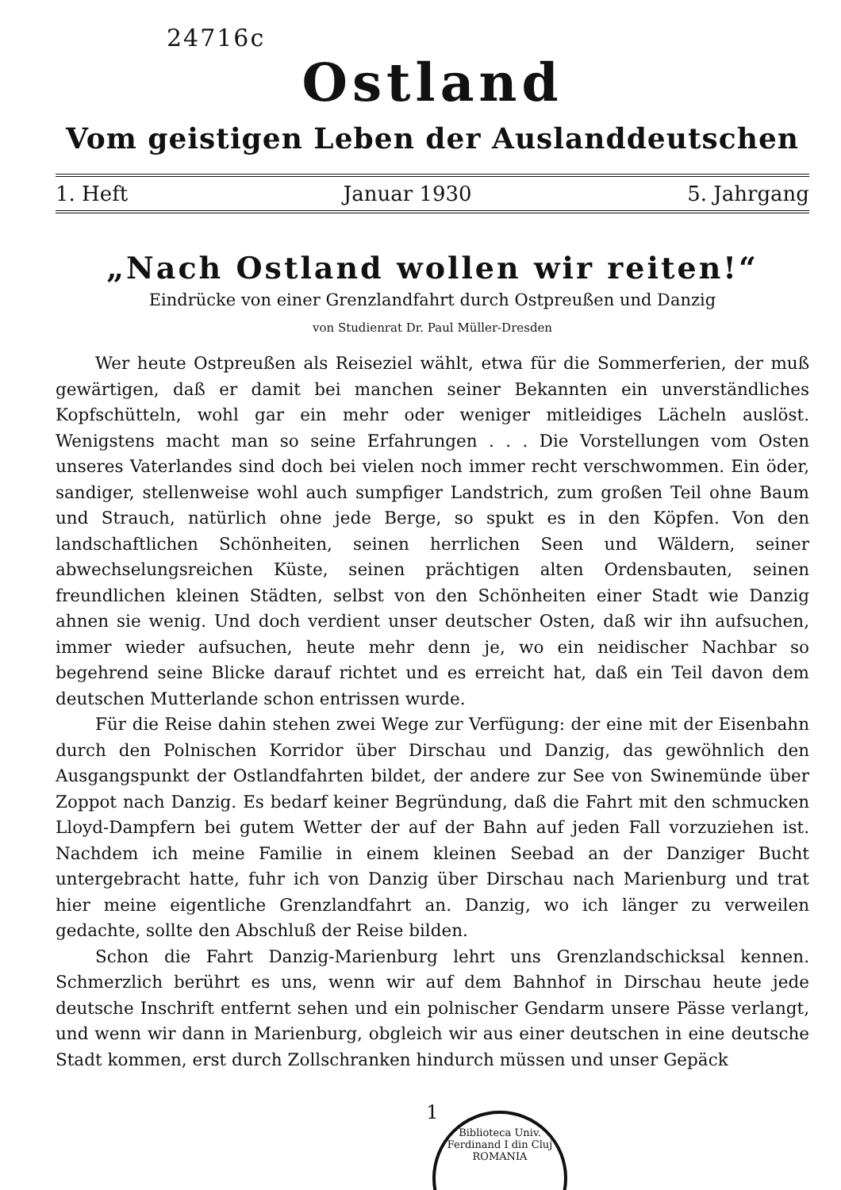24716c
Ostland
Vom geistigen Leben der Auslanddeutschen
1. Heft Januar 1930 5. Jahrgang
„Nach Ostland wollen wir reiten!“
Eindrücke von einer Grenzlandfahrt durch Ostpreußen und Danzig
von Studienrat Dr. Paul Müller-Dresden
Wer heute Ostpreußen als Reiseziel wählt, etwa für die Sommerferien, der muß gewärtigen, daß er damit bei manchen seiner Bekannten ein unverständliches Kopfschütteln, wohl gar ein mehr oder weniger mitleidiges Lächeln auslöst. Wenigstens macht man so seine Erfahrungen . . . Die Vorstellungen vom Osten unseres Vaterlandes sind doch bei vielen noch immer recht verschwommen. Ein öder, sandiger, stellenweise wohl auch sumpfiger Landstrich, zum großen Teil ohne Baum und Strauch, natürlich ohne jede Berge, so spukt es in den Köpfen. Von den landschaftlichen Schönheiten, seinen herrlichen Seen und Wäldern, seiner abwechselungsreichen Küste, seinen prächtigen alten Ordensbauten, seinen freundlichen kleinen Städten, selbst von den Schönheiten einer Stadt wie Danzig ahnen sie wenig. Und doch verdient unser deutscher Osten, daß wir ihn aufsuchen, immer wieder aufsuchen, heute mehr denn je, wo ein neidischer Nachbar so begehrend seine Blicke darauf richtet und es erreicht hat, daß ein Teil davon dem deutschen Mutterlande schon entrissen wurde.
Für die Reise dahin stehen zwei Wege zur Verfügung: der eine mit der Eisenbahn durch den Polnischen Korridor über Dirschau und Danzig, das gewöhnlich den Ausgangspunkt der Ostlandfahrten bildet, der andere zur See von Swinemünde über Zoppot nach Danzig. Es bedarf keiner Begründung, daß die Fahrt mit den schmucken Lloyd-Dampfern bei gutem Wetter der auf der Bahn auf jeden Fall vorzuziehen ist. Nachdem ich meine Familie in einem kleinen Seebad an der Danziger Bucht untergebracht hatte, fuhr ich von Danzig über Dirschau nach Marienburg und trat hier meine eigentliche Grenzlandfahrt an. Danzig, wo ich länger zu verweilen gedachte, sollte den Abschluß der Reise bilden.
Schon die Fahrt Danzig-Marienburg lehrt uns Grenzlandschicksal kennen. Schmerzlich berührt es uns, wenn wir auf dem Bahnhof in Dirschau heute jede deutsche Inschrift entfernt sehen und ein polnischer Gendarm unsere Pässe verlangt, und wenn wir dann in Marienburg, obgleich wir aus einer deutschen in eine deutsche Stadt kommen, erst durch Zollschranken hindurch müssen und unser Gepäck
1
Biblioteca Univ. Ferdinand I din Cluj
ROMANIA